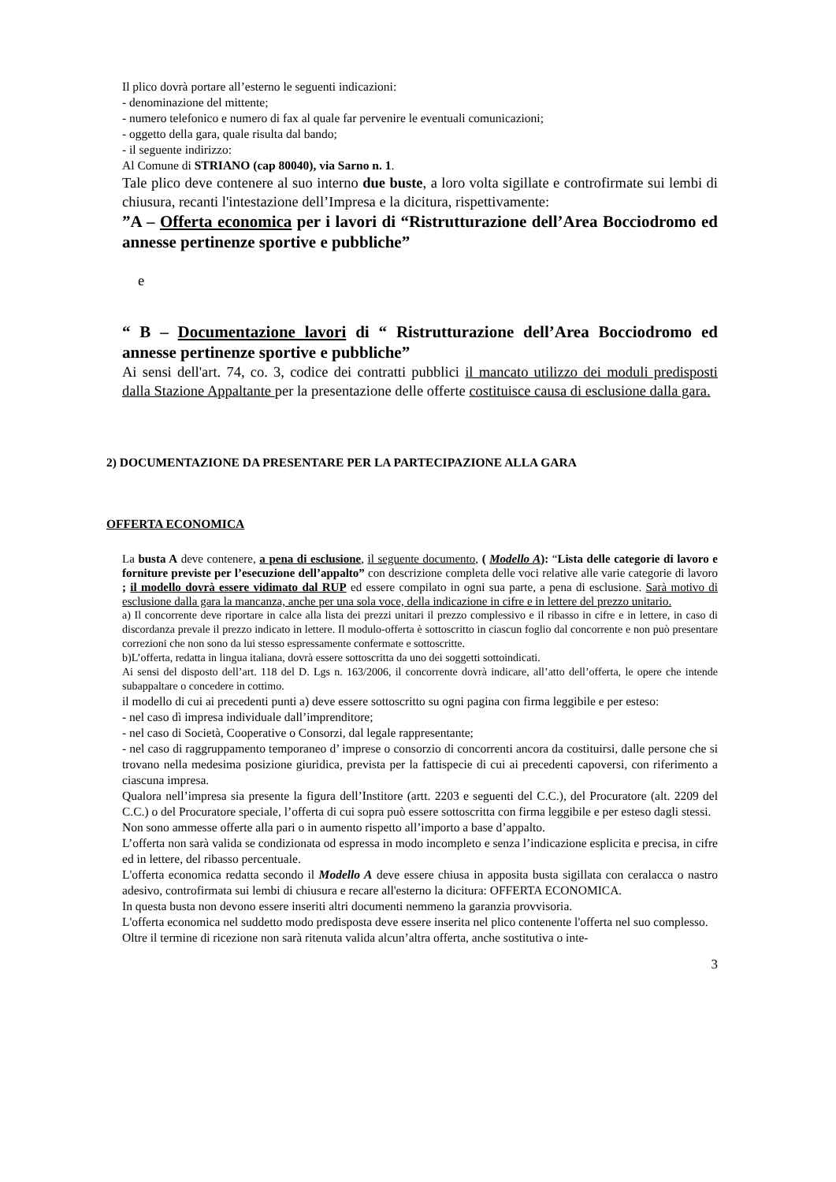Il plico dovrà portare all’esterno le seguenti indicazioni:
- denominazione del mittente;
- numero telefonico e numero di fax al quale far pervenire le eventuali comunicazioni;
- oggetto della gara, quale risulta dal bando;
- il seguente indirizzo:
Al Comune di STRIANO (cap 80040), via Sarno n. 1.
Tale plico deve contenere al suo interno due buste, a loro volta sigillate e controfirmate sui lembi di chiusura, recanti l'intestazione dell’Impresa e la dicitura, rispettivamente:
”A – Offerta economica per i lavori di “Ristrutturazione dell’Area Bocciodromo ed annesse pertinenze sportive e pubbliche”
e
“ B – Documentazione lavori di “ Ristrutturazione dell’Area Bocciodromo ed annesse pertinenze sportive e pubbliche”
Ai sensi dell'art. 74, co. 3, codice dei contratti pubblici il mancato utilizzo dei moduli predisposti dalla Stazione Appaltante per la presentazione delle offerte costituisce causa di esclusione dalla gara.
2) DOCUMENTAZIONE DA PRESENTARE PER LA PARTECIPAZIONE ALLA GARA
OFFERTA ECONOMICA
La busta A deve contenere, a pena di esclusione, il seguente documento, ( Modello A): “Lista delle categorie di lavoro e forniture previste per l’esecuzione dell’appalto” con descrizione completa delle voci relative alle varie categorie di lavoro ; il modello dovrà essere vidimato dal RUP ed essere compilato in ogni sua parte, a pena di esclusione. Sarà motivo di esclusione dalla gara la mancanza, anche per una sola voce, della indicazione in cifre e in lettere del prezzo unitario.
a) Il concorrente deve riportare in calce alla lista dei prezzi unitari il prezzo complessivo e il ribasso in cifre e in lettere, in caso di discordanza prevale il prezzo indicato in lettere. Il modulo-offerta è sottoscritto in ciascun foglio dal concorrente e non può presentare correzioni che non sono da lui stesso espressamente confermate e sottoscritte.
b)L’offerta, redatta in lingua italiana, dovrà essere sottoscritta da uno dei soggetti sottoindicati.
Ai sensi del disposto dell’art. 118 del D. Lgs n. 163/2006, il concorrente dovrà indicare, all’atto dell’offerta, le opere che intende subappaltare o concedere in cottimo.
il modello di cui ai precedenti punti a) deve essere sottoscritto su ogni pagina con firma leggibile e per esteso:
- nel caso dì impresa individuale dall’imprenditore;
- nel caso di Società, Cooperative o Consorzi, dal legale rappresentante;
- nel caso di raggruppamento temporaneo d’ imprese o consorzio di concorrenti ancora da costituirsi, dalle persone che si trovano nella medesima posizione giuridica, prevista per la fattispecie di cui ai precedenti capoversi, con riferimento a ciascuna impresa.
Qualora nell’impresa sia presente la figura dell’Institore (artt. 2203 e seguenti del C.C.), del Procuratore (alt. 2209 del C.C.) o del Procuratore speciale, l’offerta di cui sopra può essere sottoscritta con firma leggibile e per esteso dagli stessi.
Non sono ammesse offerte alla pari o in aumento rispetto all’importo a base d’appalto.
L’offerta non sarà valida se condizionata od espressa in modo incompleto e senza l’indicazione esplicita e precisa, in cifre ed in lettere, del ribasso percentuale.
L'offerta economica redatta secondo il Modello A deve essere chiusa in apposita busta sigillata con ceralacca o nastro adesivo, controfirmata sui lembi di chiusura e recare all'esterno la dicitura: OFFERTA ECONOMICA.
In questa busta non devono essere inseriti altri documenti nemmeno la garanzia provvisoria.
L'offerta economica nel suddetto modo predisposta deve essere inserita nel plico contenente l'offerta nel suo complesso.
Oltre il termine di ricezione non sarà ritenuta valida alcun’altra offerta, anche sostitutiva o inte-
3